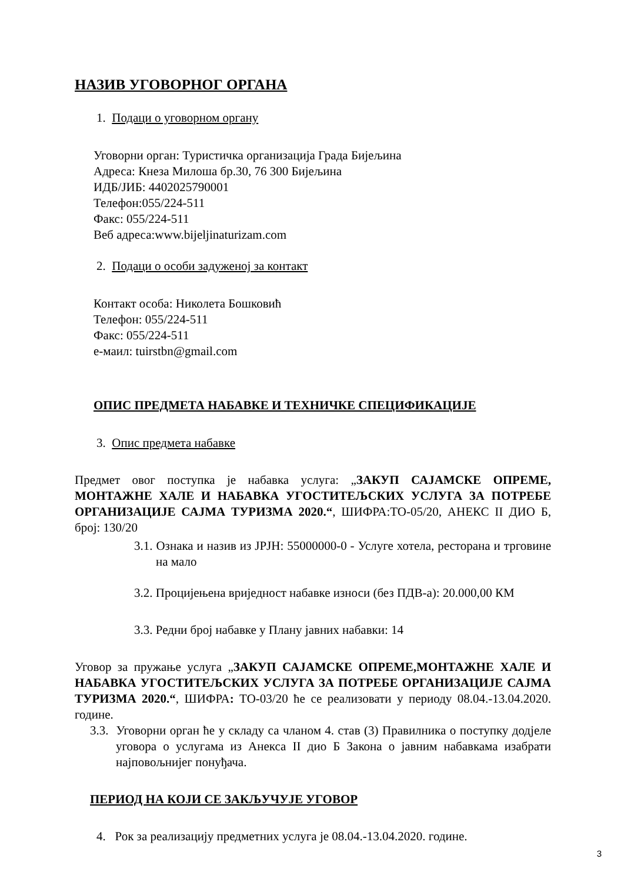НАЗИВ УГОВОРНОГ ОРГАНА
1. Подаци о уговорном органу
Уговорни орган: Туристичка организација Града Бијељина
Адреса: Кнеза Милоша бр.30, 76 300 Бијељина
ИДБ/ЈИБ: 4402025790001
Телефон:055/224-511
Факс: 055/224-511
Веб адреса:www.bijeljinaturizam.com
2. Подаци о особи задуженој за контакт
Контакт особа: Николета Бошковић
Телефон: 055/224-511
Факс: 055/224-511
е-маил: tuirstbn@gmail.com
ОПИС ПРЕДМЕТА НАБАВКЕ И ТЕХНИЧКЕ СПЕЦИФИКАЦИЈЕ
3. Опис предмета набавке
Предмет овог поступка је набавка услуга: „ЗАКУП САЈАМСКЕ ОПРЕМЕ, МОНТАЖНЕ ХАЛЕ И НАБАВКА УГОСТИТЕЉСКИХ УСЛУГА ЗА ПОТРЕБЕ ОРГАНИЗАЦИЈЕ САЈМА ТУРИЗМА 2020.“, ШИФРА:ТО-05/20, АНЕКС II ДИО Б, број: 130/20
3.1. Ознака и назив из ЈРЈН: 55000000-0 - Услуге хотела, ресторана и трговине на мало
3.2. Процијењена вриједност набавке износи (без ПДВ-а): 20.000,00 КМ
3.3. Редни број набавке у Плану јавних набавки: 14
Уговор за пружање услуга „ЗАКУП САЈАМСКЕ ОПРЕМЕ,МОНТАЖНЕ ХАЛЕ И НАБАВКА УГОСТИТЕЉСКИХ УСЛУГА ЗА ПОТРЕБЕ ОРГАНИЗАЦИЈЕ САЈМА ТУРИЗМА 2020.“, ШИФРА: ТО-03/20 ће се реализовати у периоду 08.04.-13.04.2020. године.
3.3. Уговорни орган ће у складу са чланом 4. став (3) Правилника о поступку додјеле уговора о услугама из Анекса II дио Б Закона о јавним набавкама изабрати најповољнијег понуђача.
ПЕРИОД НА КОЈИ СЕ ЗАКЉУЧУЈЕ УГОВОР
4. Рок за реализацију предметних услуга је 08.04.-13.04.2020. године.
3